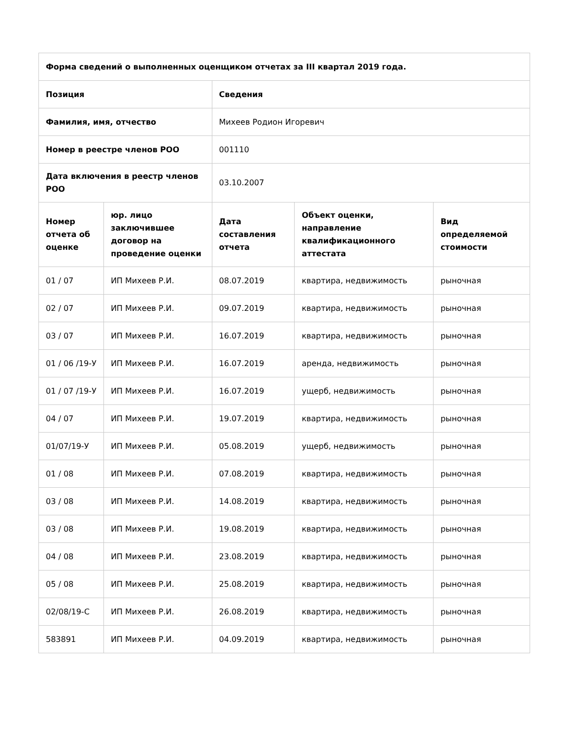| Форма сведений о выполненных оценщиком отчетах за III квартал 2019 года. | | | | |
| --- | --- | --- | --- | --- |
| Позиция | | Сведения | | |
| Фамилия, имя, отчество | | Михеев Родион Игоревич | | |
| Номер в реестре членов РОО | | 001110 | | |
| Дата включения в реестр членов РОО | | 03.10.2007 | | |
| Номер отчета об оценке | юр. лицо заключившее договор на проведение оценки | Дата составления отчета | Объект оценки, направление квалификационного аттестата | Вид определяемой стоимости |
| 01 / 07 | ИП Михеев Р.И. | 08.07.2019 | квартира, недвижимость | рыночная |
| 02 / 07 | ИП Михеев Р.И. | 09.07.2019 | квартира, недвижимость | рыночная |
| 03 / 07 | ИП Михеев Р.И. | 16.07.2019 | квартира, недвижимость | рыночная |
| 01 / 06 /19-У | ИП Михеев Р.И. | 16.07.2019 | аренда, недвижимость | рыночная |
| 01 / 07 /19-У | ИП Михеев Р.И. | 16.07.2019 | ущерб, недвижимость | рыночная |
| 04 / 07 | ИП Михеев Р.И. | 19.07.2019 | квартира, недвижимость | рыночная |
| 01/07/19-У | ИП Михеев Р.И. | 05.08.2019 | ущерб, недвижимость | рыночная |
| 01 / 08 | ИП Михеев Р.И. | 07.08.2019 | квартира, недвижимость | рыночная |
| 03 / 08 | ИП Михеев Р.И. | 14.08.2019 | квартира, недвижимость | рыночная |
| 03 / 08 | ИП Михеев Р.И. | 19.08.2019 | квартира, недвижимость | рыночная |
| 04 / 08 | ИП Михеев Р.И. | 23.08.2019 | квартира, недвижимость | рыночная |
| 05 / 08 | ИП Михеев Р.И. | 25.08.2019 | квартира, недвижимость | рыночная |
| 02/08/19-С | ИП Михеев Р.И. | 26.08.2019 | квартира, недвижимость | рыночная |
| 583891 | ИП Михеев Р.И. | 04.09.2019 | квартира, недвижимость | рыночная |